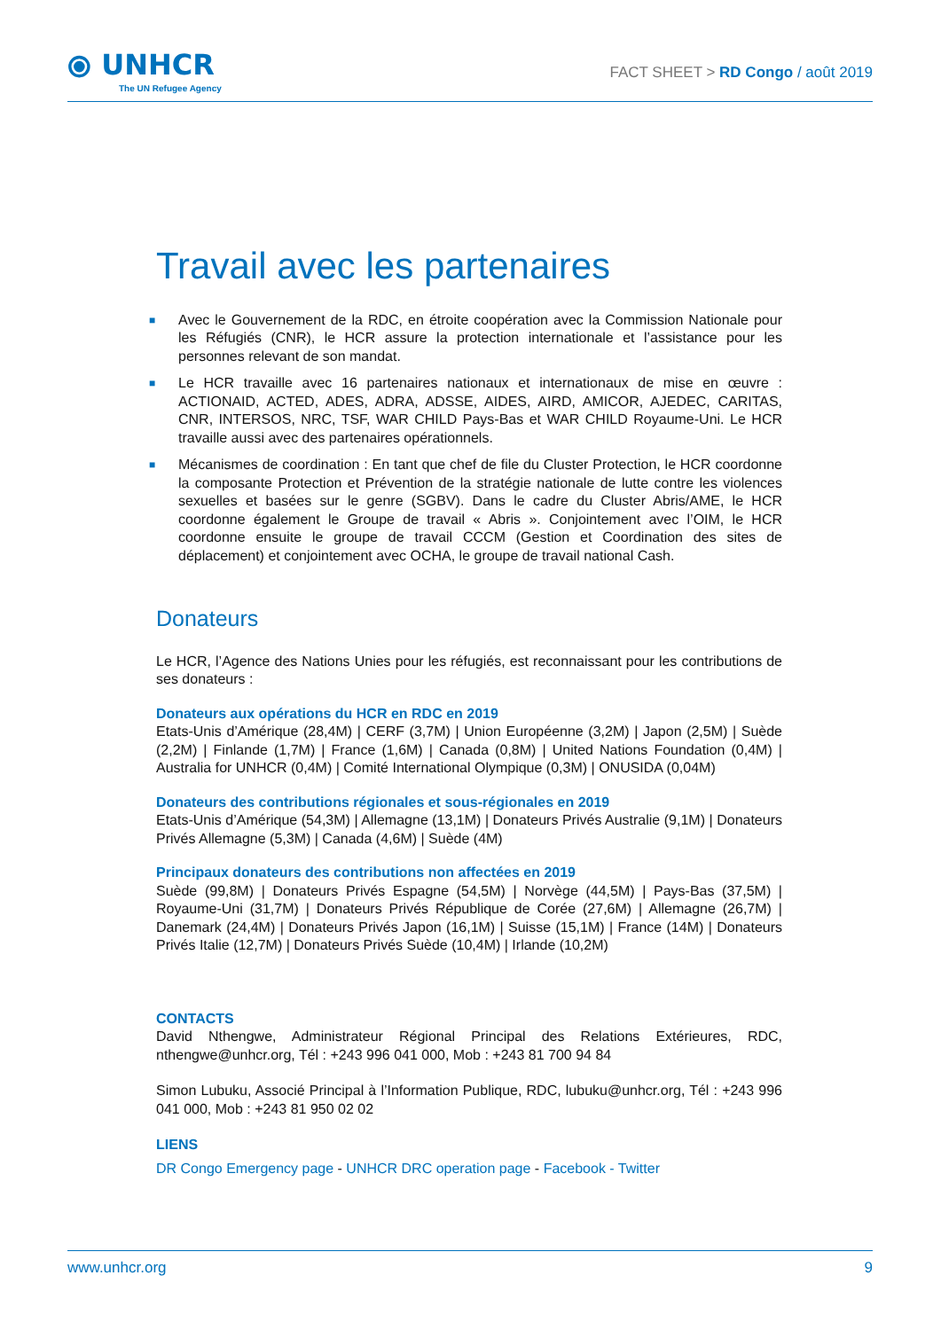⦿ UNHCR
The UN Refugee Agency
FACT SHEET > RD Congo / août 2019
Travail avec les partenaires
■ Avec le Gouvernement de la RDC, en étroite coopération avec la Commission Nationale pour les Réfugiés (CNR), le HCR assure la protection internationale et l’assistance pour les personnes relevant de son mandat.
■ Le HCR travaille avec 16 partenaires nationaux et internationaux de mise en œuvre : ACTIONAID, ACTED, ADES, ADRA, ADSSE, AIDES, AIRD, AMICOR, AJEDEC, CARITAS, CNR, INTERSOS, NRC, TSF, WAR CHILD Pays-Bas et WAR CHILD Royaume-Uni. Le HCR travaille aussi avec des partenaires opérationnels.
■ Mécanismes de coordination : En tant que chef de file du Cluster Protection, le HCR coordonne la composante Protection et Prévention de la stratégie nationale de lutte contre les violences sexuelles et basées sur le genre (SGBV). Dans le cadre du Cluster Abris/AME, le HCR coordonne également le Groupe de travail « Abris ». Conjointement avec l’OIM, le HCR coordonne ensuite le groupe de travail CCCM (Gestion et Coordination des sites de déplacement) et conjointement avec OCHA, le groupe de travail national Cash.
Donateurs
Le HCR, l’Agence des Nations Unies pour les réfugiés, est reconnaissant pour les contributions de ses donateurs :
Donateurs aux opérations du HCR en RDC en 2019
Etats-Unis d’Amérique (28,4M) | CERF (3,7M) | Union Européenne (3,2M) | Japon (2,5M) | Suède (2,2M) | Finlande (1,7M) | France (1,6M) | Canada (0,8M) | United Nations Foundation (0,4M) | Australia for UNHCR (0,4M) | Comité International Olympique (0,3M) | ONUSIDA (0,04M)
Donateurs des contributions régionales et sous-régionales en 2019
Etats-Unis d’Amérique (54,3M) | Allemagne (13,1M) | Donateurs Privés Australie (9,1M) | Donateurs Privés Allemagne (5,3M) | Canada (4,6M) | Suède (4M)
Principaux donateurs des contributions non affectées en 2019
Suède (99,8M) | Donateurs Privés Espagne (54,5M) | Norvège (44,5M) | Pays-Bas (37,5M) | Royaume-Uni (31,7M) | Donateurs Privés République de Corée (27,6M) | Allemagne (26,7M) | Danemark (24,4M) | Donateurs Privés Japon (16,1M) | Suisse (15,1M) | France (14M) | Donateurs Privés Italie (12,7M) | Donateurs Privés Suède (10,4M) | Irlande (10,2M)
CONTACTS
David Nthengwe, Administrateur Régional Principal des Relations Extérieures, RDC, nthengwe@unhcr.org, Tél : +243 996 041 000, Mob : +243 81 700 94 84
Simon Lubuku, Associé Principal à l’Information Publique, RDC, lubuku@unhcr.org, Tél : +243 996 041 000, Mob : +243 81 950 02 02
LIENS
DR Congo Emergency page - UNHCR DRC operation page - Facebook - Twitter
www.unhcr.org 9